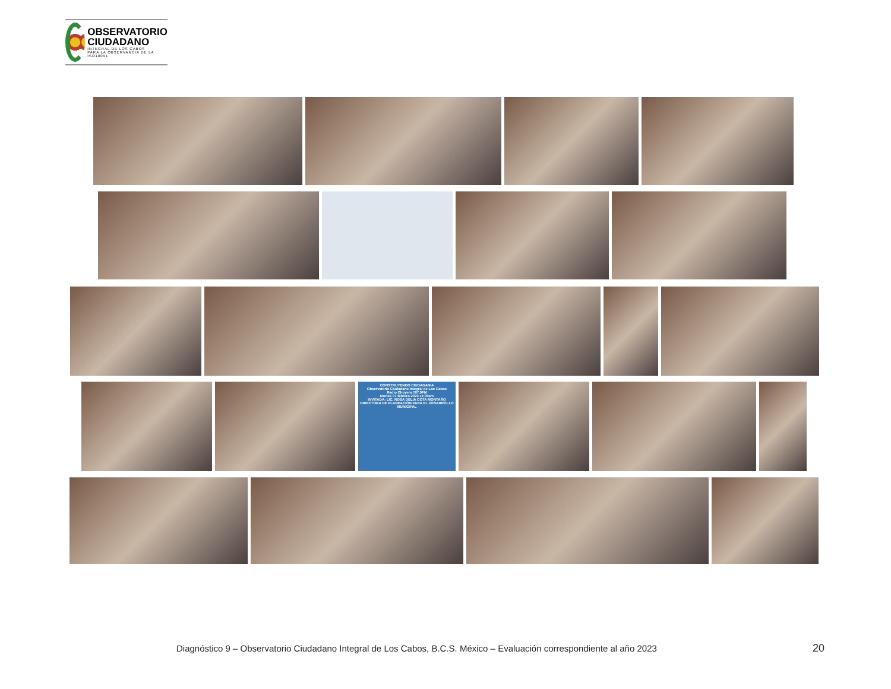OBSERVATORIO
CIUDADANO
INTEGRAL DE LOS CABOS
PARA LA OBSERVANCIA DE LA ISO18091
CONSTRUYENDO CIUDADANIA
Observatorio Ciudadano Integral de Los Cabos
Radio Chuyera 107.9FM
Martes 07 febrero 2023 11:00am
INVITADA: LIC. ROSA DELIA COTA MONTAÑO
DIRECTORA DE PLANEACIÓN PARA EL DESARROLLO MUNICIPAL
Diagnóstico 9 – Observatorio Ciudadano Integral de Los Cabos, B.C.S. México – Evaluación correspondiente al año 2023 20